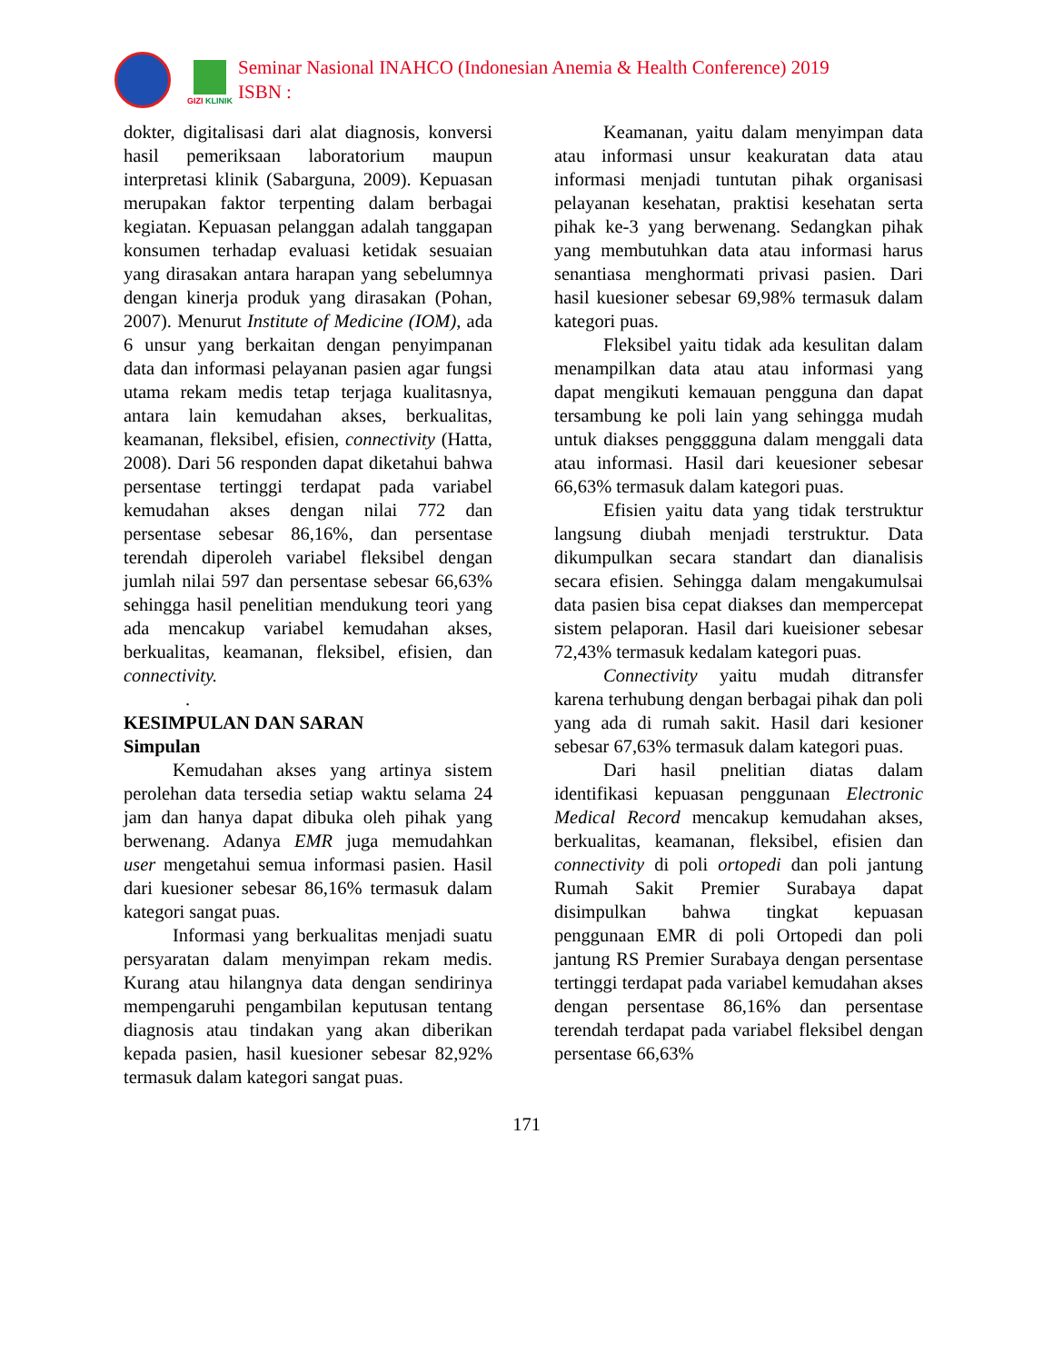GIZI KLINIK
Seminar Nasional INAHCO (Indonesian Anemia & Health Conference) 2019
ISBN :
dokter, digitalisasi dari alat diagnosis, konversi hasil pemeriksaan laboratorium maupun interpretasi klinik (Sabarguna, 2009). Kepuasan merupakan faktor terpenting dalam berbagai kegiatan. Kepuasan pelanggan adalah tanggapan konsumen terhadap evaluasi ketidak sesuaian yang dirasakan antara harapan yang sebelumnya dengan kinerja produk yang dirasakan (Pohan, 2007). Menurut Institute of Medicine (IOM), ada 6 unsur yang berkaitan dengan penyimpanan data dan informasi pelayanan pasien agar fungsi utama rekam medis tetap terjaga kualitasnya, antara lain kemudahan akses, berkualitas, keamanan, fleksibel, efisien, connectivity (Hatta, 2008). Dari 56 responden dapat diketahui bahwa persentase tertinggi terdapat pada variabel kemudahan akses dengan nilai 772 dan persentase sebesar 86,16%, dan persentase terendah diperoleh variabel fleksibel dengan jumlah nilai 597 dan persentase sebesar 66,63% sehingga hasil penelitian mendukung teori yang ada mencakup variabel kemudahan akses, berkualitas, keamanan, fleksibel, efisien, dan connectivity.
.
KESIMPULAN DAN SARAN
Simpulan
Kemudahan akses yang artinya sistem perolehan data tersedia setiap waktu selama 24 jam dan hanya dapat dibuka oleh pihak yang berwenang. Adanya EMR juga memudahkan user mengetahui semua informasi pasien. Hasil dari kuesioner sebesar 86,16% termasuk dalam kategori sangat puas.
Informasi yang berkualitas menjadi suatu persyaratan dalam menyimpan rekam medis. Kurang atau hilangnya data dengan sendirinya mempengaruhi pengambilan keputusan tentang diagnosis atau tindakan yang akan diberikan kepada pasien, hasil kuesioner sebesar 82,92% termasuk dalam kategori sangat puas.
Keamanan, yaitu dalam menyimpan data atau informasi unsur keakuratan data atau informasi menjadi tuntutan pihak organisasi pelayanan kesehatan, praktisi kesehatan serta pihak ke-3 yang berwenang. Sedangkan pihak yang membutuhkan data atau informasi harus senantiasa menghormati privasi pasien. Dari hasil kuesioner sebesar 69,98% termasuk dalam kategori puas.
Fleksibel yaitu tidak ada kesulitan dalam menampilkan data atau atau informasi yang dapat mengikuti kemauan pengguna dan dapat tersambung ke poli lain yang sehingga mudah untuk diakses pengggguna dalam menggali data atau informasi. Hasil dari keuesioner sebesar 66,63% termasuk dalam kategori puas.
Efisien yaitu data yang tidak terstruktur langsung diubah menjadi terstruktur. Data dikumpulkan secara standart dan dianalisis secara efisien. Sehingga dalam mengakumulsai data pasien bisa cepat diakses dan mempercepat sistem pelaporan. Hasil dari kueisioner sebesar 72,43% termasuk kedalam kategori puas.
Connectivity yaitu mudah ditransfer karena terhubung dengan berbagai pihak dan poli yang ada di rumah sakit. Hasil dari kesioner sebesar 67,63% termasuk dalam kategori puas.
Dari hasil pnelitian diatas dalam identifikasi kepuasan penggunaan Electronic Medical Record mencakup kemudahan akses, berkualitas, keamanan, fleksibel, efisien dan connectivity di poli ortopedi dan poli jantung Rumah Sakit Premier Surabaya dapat disimpulkan bahwa tingkat kepuasan penggunaan EMR di poli Ortopedi dan poli jantung RS Premier Surabaya dengan persentase tertinggi terdapat pada variabel kemudahan akses dengan persentase 86,16% dan persentase terendah terdapat pada variabel fleksibel dengan persentase 66,63%
171